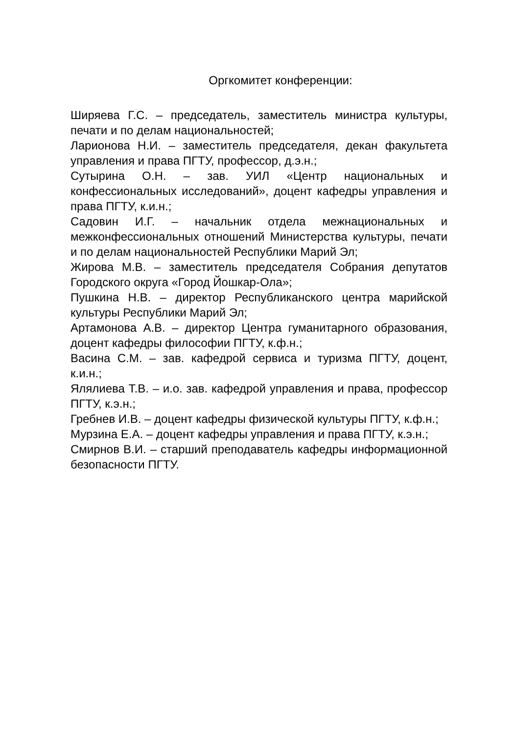Оргкомитет конференции:
Ширяева Г.С. – председатель, заместитель министра культуры, печати и по делам национальностей;
Ларионова Н.И. – заместитель председателя, декан факультета управления и права ПГТУ, профессор, д.э.н.;
Сутырина О.Н. – зав. УИЛ «Центр национальных и конфессиональных исследований», доцент кафедры управления и права ПГТУ, к.и.н.;
Садовин И.Г. – начальник отдела межнациональных и межконфессиональных отношений Министерства культуры, печати и по делам национальностей Республики Марий Эл;
Жирова М.В. – заместитель председателя Собрания депутатов Городского округа «Город Йошкар-Ола»;
Пушкина Н.В. – директор Республиканского центра марийской культуры Республики Марий Эл;
Артамонова А.В. – директор Центра гуманитарного образования, доцент кафедры философии ПГТУ, к.ф.н.;
Васина С.М. – зав. кафедрой сервиса и туризма ПГТУ, доцент, к.и.н.;
Ялялиева Т.В. – и.о. зав. кафедрой управления и права, профессор ПГТУ, к.э.н.;
Гребнев И.В. – доцент кафедры физической культуры ПГТУ, к.ф.н.;
Мурзина Е.А. – доцент кафедры управления и права ПГТУ, к.э.н.;
Смирнов В.И. – старший преподаватель кафедры информационной безопасности ПГТУ.